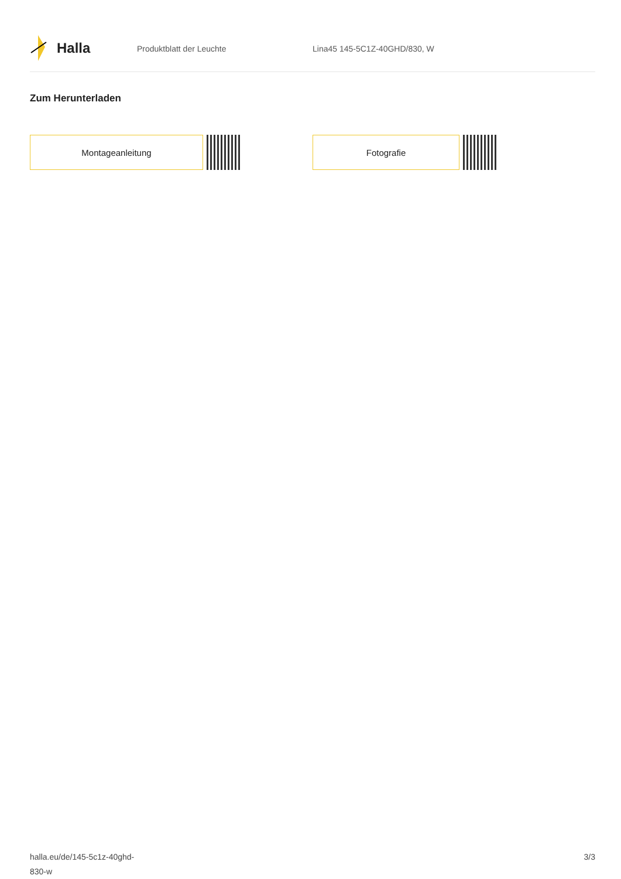Halla
Produktblatt der Leuchte Lina45 145-5C1Z-40GHD/830, W
Zum Herunterladen
Montageanleitung Fotografie
halla.eu/de/145-5c1z-40ghd-
830-w
3/3